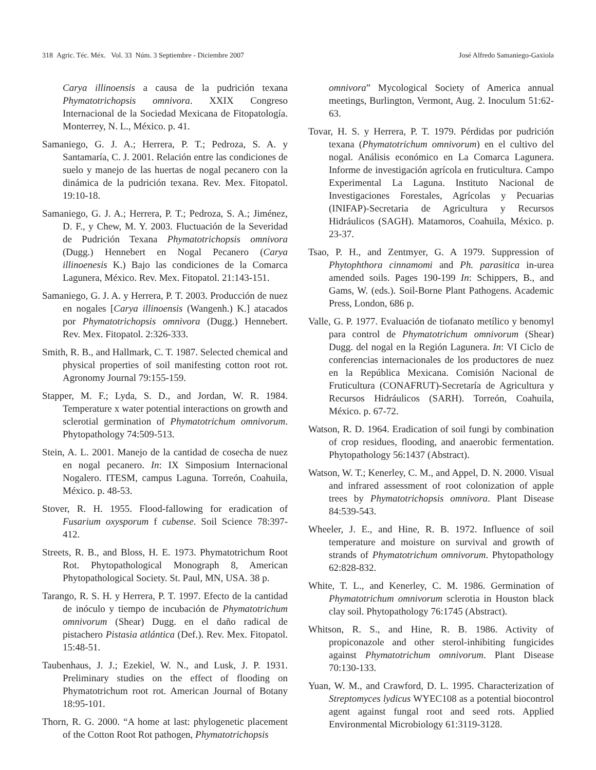318 Agric. Téc. Méx. Vol. 33 Núm. 3 Septiembre - Diciembre 2007 José Alfredo Samaniego-Gaxiola
Carya illinoensis a causa de la pudrición texana Phymatotrichopsis omnivora. XXIX Congreso Internacional de la Sociedad Mexicana de Fitopatología. Monterrey, N. L., México. p. 41.
Samaniego, G. J. A.; Herrera, P. T.; Pedroza, S. A. y Santamaría, C. J. 2001. Relación entre las condiciones de suelo y manejo de las huertas de nogal pecanero con la dinámica de la pudrición texana. Rev. Mex. Fitopatol. 19:10-18.
Samaniego, G. J. A.; Herrera, P. T.; Pedroza, S. A.; Jiménez, D. F., y Chew, M. Y. 2003. Fluctuación de la Severidad de Pudrición Texana Phymatotrichopsis omnivora (Dugg.) Hennebert en Nogal Pecanero (Carya illinoenesis K.) Bajo las condiciones de la Comarca Lagunera, México. Rev. Mex. Fitopatol. 21:143-151.
Samaniego, G. J. A. y Herrera, P. T. 2003. Producción de nuez en nogales [Carya illinoensis (Wangenh.) K.] atacados por Phymatotrichopsis omnivora (Dugg.) Hennebert. Rev. Mex. Fitopatol. 2:326-333.
Smith, R. B., and Hallmark, C. T. 1987. Selected chemical and physical properties of soil manifesting cotton root rot. Agronomy Journal 79:155-159.
Stapper, M. F.; Lyda, S. D., and Jordan, W. R. 1984. Temperature x water potential interactions on growth and sclerotial germination of Phymatotrichum omnivorum. Phytopathology 74:509-513.
Stein, A. L. 2001. Manejo de la cantidad de cosecha de nuez en nogal pecanero. In: IX Simposium Internacional Nogalero. ITESM, campus Laguna. Torreón, Coahuila, México. p. 48-53.
Stover, R. H. 1955. Flood-fallowing for eradication of Fusarium oxysporum f cubense. Soil Science 78:397-412.
Streets, R. B., and Bloss, H. E. 1973. Phymatotrichum Root Rot. Phytopathological Monograph 8, American Phytopathological Society. St. Paul, MN, USA. 38 p.
Tarango, R. S. H. y Herrera, P. T. 1997. Efecto de la cantidad de inóculo y tiempo de incubación de Phymatotrichum omnivorum (Shear) Dugg. en el daño radical de pistachero Pistasia atlántica (Def.). Rev. Mex. Fitopatol. 15:48-51.
Taubenhaus, J. J.; Ezekiel, W. N., and Lusk, J. P. 1931. Preliminary studies on the effect of flooding on Phymatotrichum root rot. American Journal of Botany 18:95-101.
Thorn, R. G. 2000. “A home at last: phylogenetic placement of the Cotton Root Rot pathogen, Phymatotrichopsis
omnivora” Mycological Society of America annual meetings, Burlington, Vermont, Aug. 2. Inoculum 51:62-63.
Tovar, H. S. y Herrera, P. T. 1979. Pérdidas por pudrición texana (Phymatotrichum omnivorum) en el cultivo del nogal. Análisis económico en La Comarca Lagunera. Informe de investigación agrícola en fruticultura. Campo Experimental La Laguna. Instituto Nacional de Investigaciones Forestales, Agrícolas y Pecuarias (INIFAP)-Secretaria de Agricultura y Recursos Hidráulicos (SAGH). Matamoros, Coahuila, México. p. 23-37.
Tsao, P. H., and Zentmyer, G. A 1979. Suppression of Phytophthora cinnamomi and Ph. parasitica in-urea amended soils. Pages 190-199 In: Schippers, B., and Gams, W. (eds.). Soil-Borne Plant Pathogens. Academic Press, London, 686 p.
Valle, G. P. 1977. Evaluación de tiofanato metílico y benomyl para control de Phymatotrichum omnivorum (Shear) Dugg. del nogal en la Región Lagunera. In: VI Ciclo de conferencias internacionales de los productores de nuez en la República Mexicana. Comisión Nacional de Fruticultura (CONAFRUT)-Secretaría de Agricultura y Recursos Hidráulicos (SARH). Torreón, Coahuila, México. p. 67-72.
Watson, R. D. 1964. Eradication of soil fungi by combination of crop residues, flooding, and anaerobic fermentation. Phytopathology 56:1437 (Abstract).
Watson, W. T.; Kenerley, C. M., and Appel, D. N. 2000. Visual and infrared assessment of root colonization of apple trees by Phymatotrichopsis omnivora. Plant Disease 84:539-543.
Wheeler, J. E., and Hine, R. B. 1972. Influence of soil temperature and moisture on survival and growth of strands of Phymatotrichum omnivorum. Phytopathology 62:828-832.
White, T. L., and Kenerley, C. M. 1986. Germination of Phymatotrichum omnivorum sclerotia in Houston black clay soil. Phytopathology 76:1745 (Abstract).
Whitson, R. S., and Hine, R. B. 1986. Activity of propiconazole and other sterol-inhibiting fungicides against Phymatotrichum omnivorum. Plant Disease 70:130-133.
Yuan, W. M., and Crawford, D. L. 1995. Characterization of Streptomyces lydicus WYEC108 as a potential biocontrol agent against fungal root and seed rots. Applied Environmental Microbiology 61:3119-3128.